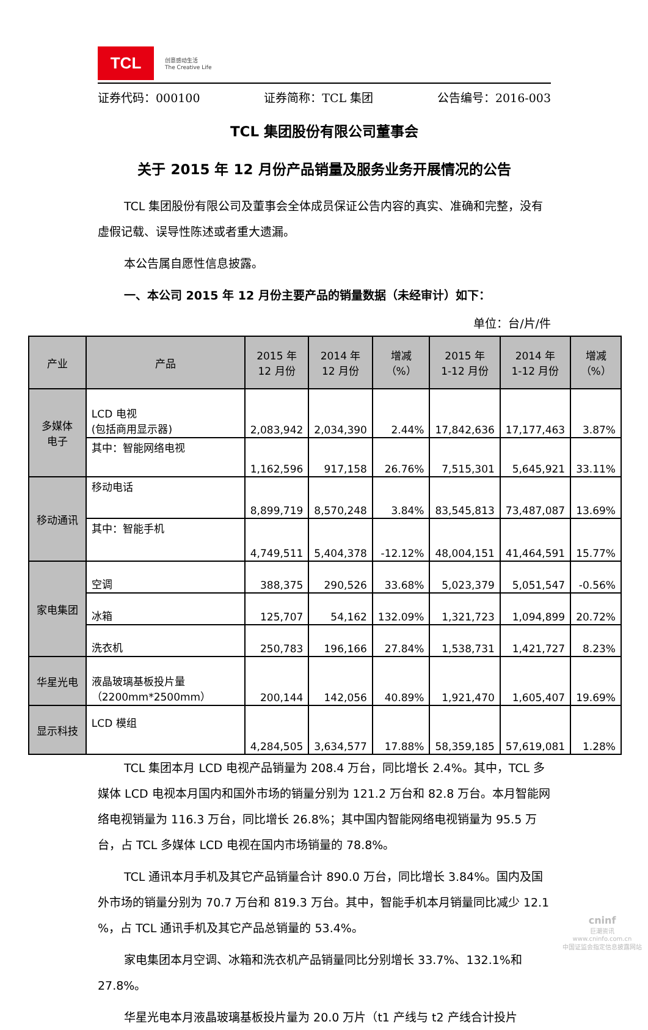TCL
创意感动生活
The Creative Life
证券代码：000100 证券简称：TCL 集团 公告编号：2016-003
TCL 集团股份有限公司董事会
关于 2015 年 12 月份产品销量及服务业务开展情况的公告
TCL 集团股份有限公司及董事会全体成员保证公告内容的真实、准确和完整，没有虚假记载、误导性陈述或者重大遗漏。
本公告属自愿性信息披露。
一、本公司 2015 年 12 月份主要产品的销量数据（未经审计）如下：
单位：台/片/件
| 产业 | 产品 | 2015 年 12 月份 | 2014 年 12 月份 | 增减（%） | 2015 年 1-12 月份 | 2014 年 1-12 月份 | 增减（%） |
| --- | --- | --- | --- | --- | --- | --- | --- |
| 多媒体 电子 | LCD 电视 (包括商用显示器) | 2,083,942 | 2,034,390 | 2.44% | 17,842,636 | 17,177,463 | 3.87% |
| | 其中：智能网络电视 | 1,162,596 | 917,158 | 26.76% | 7,515,301 | 5,645,921 | 33.11% |
| 移动通讯 | 移动电话 | 8,899,719 | 8,570,248 | 3.84% | 83,545,813 | 73,487,087 | 13.69% |
| | 其中：智能手机 | 4,749,511 | 5,404,378 | -12.12% | 48,004,151 | 41,464,591 | 15.77% |
| 家电集团 | 空调 | 388,375 | 290,526 | 33.68% | 5,023,379 | 5,051,547 | -0.56% |
| | 冰箱 | 125,707 | 54,162 | 132.09% | 1,321,723 | 1,094,899 | 20.72% |
| | 洗衣机 | 250,783 | 196,166 | 27.84% | 1,538,731 | 1,421,727 | 8.23% |
| 华星光电 | 液晶玻璃基板投片量 （2200mm*2500mm） | 200,144 | 142,056 | 40.89% | 1,921,470 | 1,605,407 | 19.69% |
| 显示科技 | LCD 模组 | 4,284,505 | 3,634,577 | 17.88% | 58,359,185 | 57,619,081 | 1.28% |
TCL 集团本月 LCD 电视产品销量为 208.4 万台，同比增长 2.4%。其中，TCL 多媒体 LCD 电视本月国内和国外市场的销量分别为 121.2 万台和 82.8 万台。本月智能网络电视销量为 116.3 万台，同比增长 26.8%；其中国内智能网络电视销量为 95.5 万台，占 TCL 多媒体 LCD 电视在国内市场销量的 78.8%。
TCL 通讯本月手机及其它产品销量合计 890.0 万台，同比增长 3.84%。国内及国外市场的销量分别为 70.7 万台和 819.3 万台。其中，智能手机本月销量同比减少 12.1 %，占 TCL 通讯手机及其它产品总销量的 53.4%。
家电集团本月空调、冰箱和洗衣机产品销量同比分别增长 33.7%、132.1%和 27.8%。
华星光电本月液晶玻璃基板投片量为 20.0 万片（t1 产线与 t2 产线合计投片
cninf
巨潮资讯
www.cninfo.com.cn
中国证监会指定信息披露网站